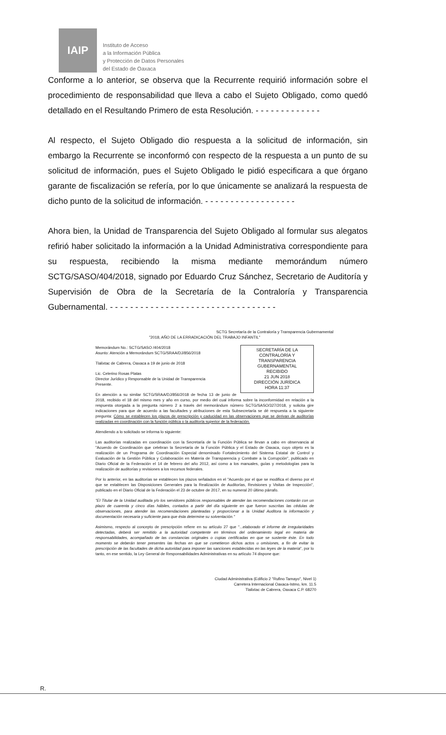IAIP
Instituto de Acceso
a la Información Pública
y Protección de Datos Personales
del Estado de Oaxaca
Conforme a lo anterior, se observa que la Recurrente requirió información sobre el procedimiento de responsabilidad que lleva a cabo el Sujeto Obligado, como quedó detallado en el Resultando Primero de esta Resolución. - - - - - - - - - - - - -
Al respecto, el Sujeto Obligado dio respuesta a la solicitud de información, sin embargo la Recurrente se inconformó con respecto de la respuesta a un punto de su solicitud de información, pues el Sujeto Obligado le pidió especificara a que órgano garante de fiscalización se refería, por lo que únicamente se analizará la respuesta de dicho punto de la solicitud de información. - - - - - - - - - - - - - - - - - -
Ahora bien, la Unidad de Transparencia del Sujeto Obligado al formular sus alegatos refirió haber solicitado la información a la Unidad Administrativa correspondiente para su respuesta, recibiendo la misma mediante memorándum número SCTG/SASO/404/2018, signado por Eduardo Cruz Sánchez, Secretario de Auditoría y Supervisión de Obra de la Secretaría de la Contraloría y Transparencia Gubernamental. - - - - - - - - - - - - - - - - - - - - - - - - - - - - - - - - -
SCTG Secretaría de la Contraloría y Transparencia Gubernamental
"2018, AÑO DE LA ERRADICACIÓN DEL TRABAJO INFANTIL"
SECRETARÍA DE LA CONTRALORÍA Y TRANSPARENCIA GUBERNAMENTAL
RECIBIDO
21 JUN 2018
DIRECCIÓN JURÍDICA
HORA 11:37
Memorándum No.: SCTG/SASO /404/2018
Asunto: Atención a Memorándum SCTG/SRAA/DJ/856/2018
Tlalixtac de Cabrera, Oaxaca a 19 de junio de 2018
Lic. Celerino Rosas Platas
Director Jurídico y Responsable de la Unidad de Transparencia
Presente.
En atención a su similar SCTG/SRAA/DJ/856/2018 de fecha 13 de junio de 2018, recibido el 18 del mismo mes y año en curso, por medio del cual informa sobre la inconformidad en relación a la respuesta otorgada a la pregunta número 2 a través del memorándum número SCTG/SASO/327/2018, y solicita gire indicaciones para que de acuerdo a las facultades y atribuciones de esta Subsecretaría se dé respuesta a la siguiente pregunta: Cómo se establecen los plazos de prescripción y caducidad en las observaciones que se derivan de auditorías realizadas en coordinación con la función pública o la auditoría superior de la federación.
Atendiendo a lo solicitado se informa lo siguiente:
Las auditorías realizadas en coordinación con la Secretaría de la Función Pública se llevan a cabo en observancia al "Acuerdo de Coordinación que celebran la Secretaría de la Función Pública y el Estado de Oaxaca, cuyo objeto es la realización de un Programa de Coordinación Especial denominado Fortalecimiento del Sistema Estatal de Control y Evaluación de la Gestión Pública y Colaboración en Materia de Transparencia y Combate a la Corrupción", publicado en Diario Oficial de la Federación el 14 de febrero del año 2012, así como a los manuales, guías y metodologías para la realización de auditorías y revisiones a los recursos federales.
Por lo anterior, en las auditorías se establecen los plazos señalados en el "Acuerdo por el que se modifica el diverso por el que se establecen las Disposiciones Generales para la Realización de Auditorías, Revisiones y Visitas de Inspección", publicado en el Diario Oficial de la Federación el 23 de octubre de 2017, en su numeral 20 último párrafo.
"El Titular de la Unidad auditada y/o los servidores públicos responsables de atender las recomendaciones contarán con un plazo de cuarenta y cinco días hábiles, contados a partir del día siguiente en que fueron suscritas las cédulas de observaciones, para atender las recomendaciones planteadas y proporcionar a la Unidad Auditora la información y documentación necesaria y suficiente para que ésta determine su solventación."
Asimismo, respecto al concepto de prescripción refiere en su artículo 27 que "...elaborado el informe de irregularidades detectadas, deberá ser remitido a la autoridad competente en términos del ordenamiento legal en materia de responsabilidades, acompañado de las constancias originales o copias certificadas en que se sustente éste. En todo momento se deberán tener presentes las fechas en que se cometieron dichos actos u omisiones, a fin de evitar la prescripción de las facultades de dicha autoridad para imponer las sanciones establecidas en las leyes de la materia", por lo tanto, en ese sentido, la Ley General de Responsabilidades Administrativas en su artículo 74 dispone que:
Ciudad Administrativa (Edificio 2 "Rufino Tamayo", Nivel 1)
Carretera Internacional Oaxaca-Istmo, km. 11.5
Tlalixtac de Cabrera, Oaxaca C.P. 68270
R.